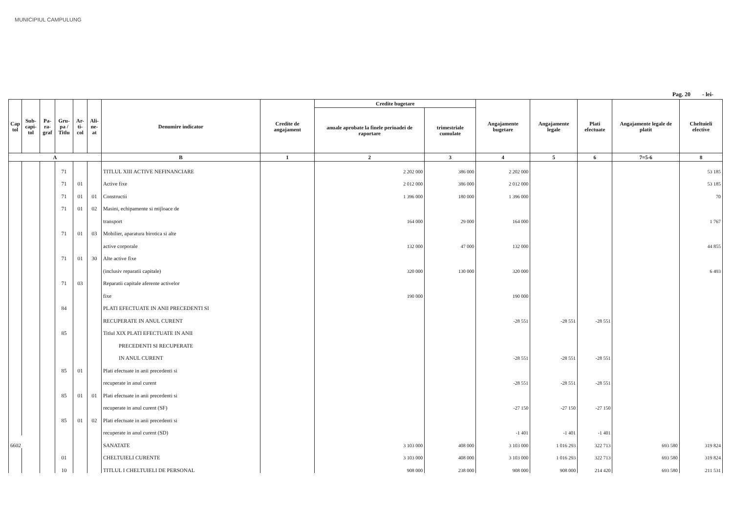MUNICIPIUL CAMPULUNG
Pag. 20 - lei-
| Cap tol | Sub- capi- tol | Pa- ra- graf | Gru- pa / Titlu | Ar- ti- col | Ali- ne- at | Denumire indicator | Credite de angajament | Credite bugetare | | Angajamente bugetare | Angajamente legale | Plati efectuate | Angajamente legale de platit | Cheltuieli efective |
| --- | --- | --- | --- | --- | --- | --- | --- | --- | --- | --- | --- | --- | --- | --- |
| | | | | | | | | anuale aprobate la finele perioadei de raportare | trimestriale cumulate | | | | | |
| A | | | | | | B | 1 | 2 | 3 | 4 | 5 | 6 | 7=5-6 | 8 |
| | | | 71 | | | TITLUL XIII ACTIVE NEFINANCIARE | | 2 202 000 | 386 000 | 2 202 000 | | | | 53 185 |
| | | | 71 | 01 | | Active fixe | | 2 012 000 | 386 000 | 2 012 000 | | | | 53 185 |
| | | | 71 | 01 | 01 | Constructii | | 1 396 000 | 180 000 | 1 396 000 | | | | 70 |
| | | | 71 | 01 | 02 | Masini, echipamente si mijloace de | | | | | | | | |
| | | | | | | transport | | 164 000 | 29 000 | 164 000 | | | | 1 767 |
| | | | 71 | 01 | 03 | Mobilier, aparatura birotica si alte | | | | | | | | |
| | | | | | | active corporale | | 132 000 | 47 000 | 132 000 | | | | 44 855 |
| | | | 71 | 01 | 30 | Alte active fixe | | | | | | | | |
| | | | | | | (inclusiv reparatii capitale) | | 320 000 | 130 000 | 320 000 | | | | 6 493 |
| | | | 71 | 03 | | Reparatii capitale aferente activelor | | | | | | | | |
| | | | | | | fixe | | 190 000 | | 190 000 | | | | |
| | | | 84 | | | PLATI EFECTUATE IN ANII PRECEDENTI SI | | | | | | | | |
| | | | | | | RECUPERATE IN ANUL CURENT | | | | -28 551 | -28 551 | -28 551 | | |
| | | | 85 | | | Titlul XIX PLATI EFECTUATE IN ANII | | | | | | | | |
| | | | | | | PRECEDENTI SI RECUPERATE | | | | | | | | |
| | | | | | | IN ANUL CURENT | | | | -28 551 | -28 551 | -28 551 | | |
| | | | 85 | 01 | | Plati efectuate in anii precedenti si | | | | | | | | |
| | | | | | | recuperate in anul curent | | | | -28 551 | -28 551 | -28 551 | | |
| | | | 85 | 01 | 01 | Plati efectuate in anii precedenti si | | | | | | | | |
| | | | | | | recuperate in anul curent (SF) | | | | -27 150 | -27 150 | -27 150 | | |
| | | | 85 | 01 | 02 | Plati efectuate in anii precedenti si | | | | | | | | |
| | | | | | | recuperate in anul curent (SD) | | | | -1 401 | -1 401 | -1 401 | | |
| 6602 | | | | | | SANATATE | | 3 103 000 | 408 000 | 3 103 000 | 1 016 293 | 322 713 | 693 580 | 319 824 |
| | | | 01 | | | CHELTUIELI CURENTE | | 3 103 000 | 408 000 | 3 103 000 | 1 016 293 | 322 713 | 693 580 | 319 824 |
| | | | 10 | | | TITLUL I CHELTUIELI DE PERSONAL | | 908 000 | 238 000 | 908 000 | 908 000 | 214 420 | 693 580 | 211 531 |